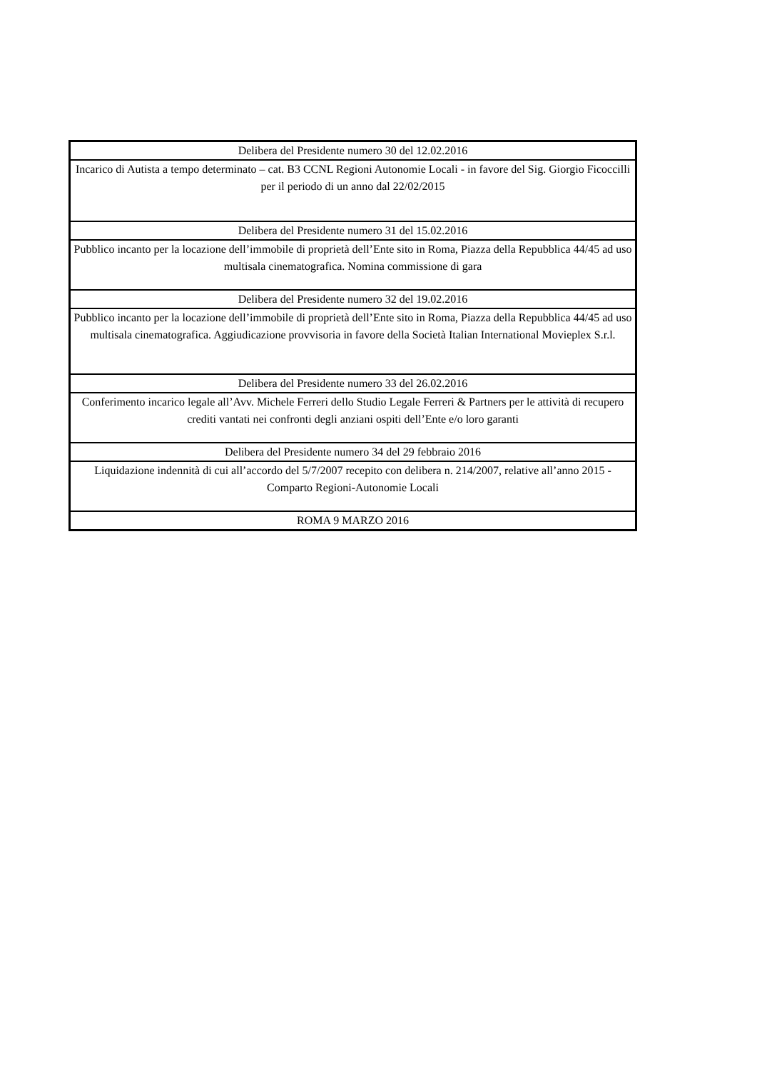| Delibera del Presidente numero 30 del 12.02.2016 |
| Incarico di Autista a tempo determinato – cat. B3 CCNL Regioni Autonomie Locali - in favore del Sig. Giorgio Ficoccilli per il periodo di un anno dal 22/02/2015 |
| Delibera del Presidente numero 31 del 15.02.2016 |
| Pubblico incanto per la locazione dell’immobile di proprietà dell’Ente sito in Roma, Piazza della Repubblica 44/45 ad uso multisala cinematografica. Nomina commissione di gara |
| Delibera del Presidente numero 32 del 19.02.2016 |
| Pubblico incanto per la locazione dell’immobile di proprietà dell’Ente sito in Roma, Piazza della Repubblica 44/45 ad uso multisala cinematografica. Aggiudicazione provvisoria in favore della Società Italian International Movieplex S.r.l. |
| Delibera del Presidente numero 33 del 26.02.2016 |
| Conferimento incarico legale all’Avv. Michele Ferreri dello Studio Legale Ferreri & Partners per le attività di recupero crediti vantati nei confronti degli anziani ospiti dell’Ente e/o loro garanti |
| Delibera del Presidente numero 34 del 29 febbraio 2016 |
| Liquidazione indennità di cui all’accordo del 5/7/2007 recepito con delibera n. 214/2007, relative all’anno 2015 - Comparto Regioni-Autonomie Locali |
| ROMA 9 MARZO 2016 |